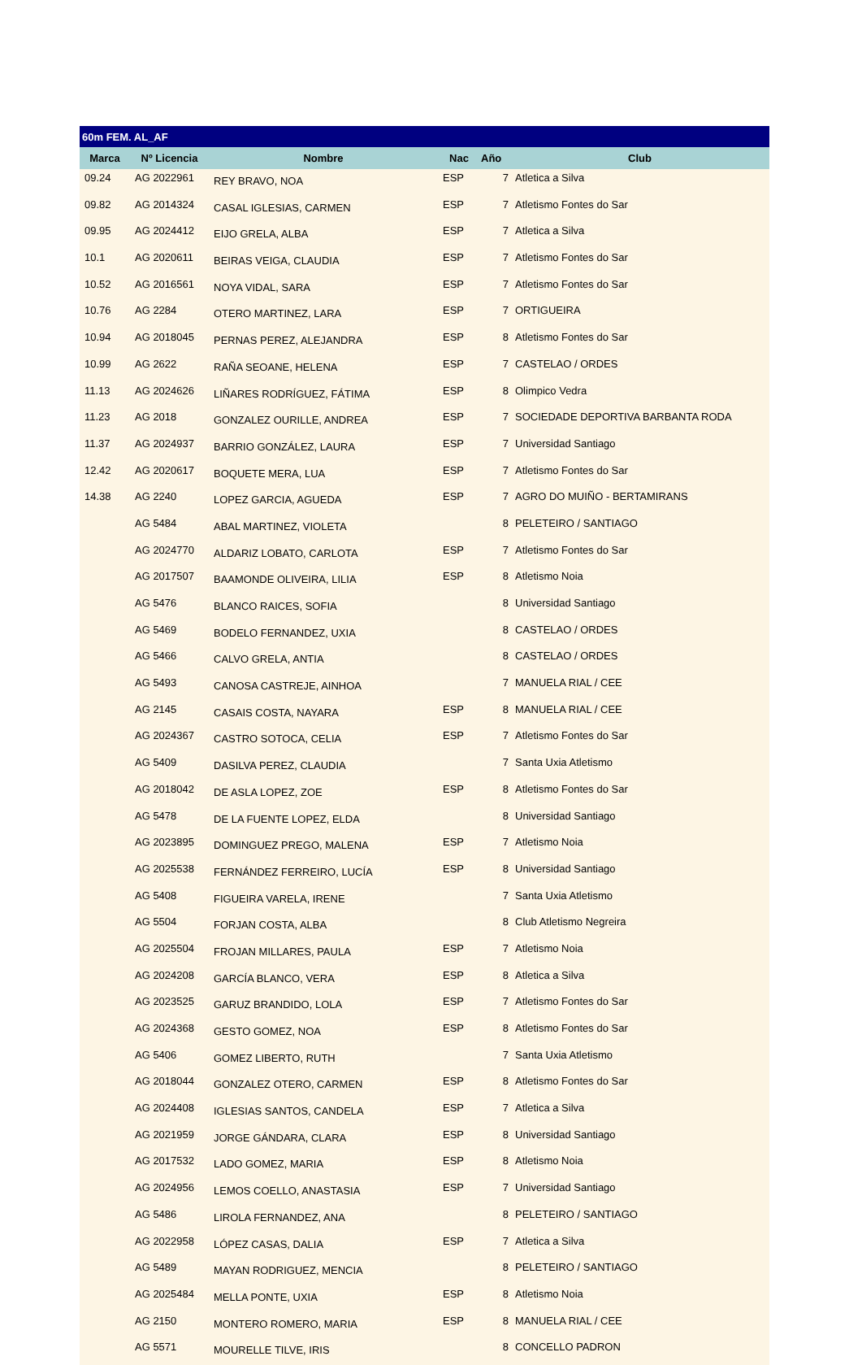| 60m FEM. AL_AF | | | | | |
| --- | --- | --- | --- | --- | --- |
| Marca | Nº Licencia | Nombre | Nac | Año | Club |
| 09.24 | AG 2022961 | REY BRAVO, NOA | ESP | 7 | Atletica a Silva |
| 09.82 | AG 2014324 | CASAL IGLESIAS, CARMEN | ESP | 7 | Atletismo Fontes do Sar |
| 09.95 | AG 2024412 | EIJO GRELA, ALBA | ESP | 7 | Atletica a Silva |
| 10.1 | AG 2020611 | BEIRAS VEIGA, CLAUDIA | ESP | 7 | Atletismo Fontes do Sar |
| 10.52 | AG 2016561 | NOYA VIDAL, SARA | ESP | 7 | Atletismo Fontes do Sar |
| 10.76 | AG 2284 | OTERO MARTINEZ, LARA | ESP | 7 | ORTIGUEIRA |
| 10.94 | AG 2018045 | PERNAS PEREZ, ALEJANDRA | ESP | 8 | Atletismo Fontes do Sar |
| 10.99 | AG 2622 | RAÑA SEOANE, HELENA | ESP | 7 | CASTELAO / ORDES |
| 11.13 | AG 2024626 | LIÑARES RODRÍGUEZ, FÁTIMA | ESP | 8 | Olimpico Vedra |
| 11.23 | AG 2018 | GONZALEZ OURILLE, ANDREA | ESP | 7 | SOCIEDADE DEPORTIVA BARBANTA RODA |
| 11.37 | AG 2024937 | BARRIO GONZÁLEZ, LAURA | ESP | 7 | Universidad Santiago |
| 12.42 | AG 2020617 | BOQUETE MERA, LUA | ESP | 7 | Atletismo Fontes do Sar |
| 14.38 | AG 2240 | LOPEZ GARCIA, AGUEDA | ESP | 7 | AGRO DO MUIÑO - BERTAMIRANS |
| | AG 5484 | ABAL MARTINEZ, VIOLETA | | 8 | PELETEIRO / SANTIAGO |
| | AG 2024770 | ALDARIZ LOBATO, CARLOTA | ESP | 7 | Atletismo Fontes do Sar |
| | AG 2017507 | BAAMONDE OLIVEIRA, LILIA | ESP | 8 | Atletismo Noia |
| | AG 5476 | BLANCO RAICES, SOFIA | | 8 | Universidad Santiago |
| | AG 5469 | BODELO FERNANDEZ, UXIA | | 8 | CASTELAO / ORDES |
| | AG 5466 | CALVO GRELA, ANTIA | | 8 | CASTELAO / ORDES |
| | AG 5493 | CANOSA CASTREJE, AINHOA | | 7 | MANUELA RIAL / CEE |
| | AG 2145 | CASAIS COSTA, NAYARA | ESP | 8 | MANUELA RIAL / CEE |
| | AG 2024367 | CASTRO SOTOCA, CELIA | ESP | 7 | Atletismo Fontes do Sar |
| | AG 5409 | DASILVA PEREZ, CLAUDIA | | 7 | Santa Uxia Atletismo |
| | AG 2018042 | DE ASLA LOPEZ, ZOE | ESP | 8 | Atletismo Fontes do Sar |
| | AG 5478 | DE LA FUENTE LOPEZ, ELDA | | 8 | Universidad Santiago |
| | AG 2023895 | DOMINGUEZ PREGO, MALENA | ESP | 7 | Atletismo Noia |
| | AG 2025538 | FERNÁNDEZ FERREIRO, LUCÍA | ESP | 8 | Universidad Santiago |
| | AG 5408 | FIGUEIRA VARELA, IRENE | | 7 | Santa Uxia Atletismo |
| | AG 5504 | FORJAN COSTA, ALBA | | 8 | Club Atletismo Negreira |
| | AG 2025504 | FROJAN MILLARES, PAULA | ESP | 7 | Atletismo Noia |
| | AG 2024208 | GARCÍA BLANCO, VERA | ESP | 8 | Atletica a Silva |
| | AG 2023525 | GARUZ BRANDIDO, LOLA | ESP | 7 | Atletismo Fontes do Sar |
| | AG 2024368 | GESTO GOMEZ, NOA | ESP | 8 | Atletismo Fontes do Sar |
| | AG 5406 | GOMEZ LIBERTO, RUTH | | 7 | Santa Uxia Atletismo |
| | AG 2018044 | GONZALEZ OTERO, CARMEN | ESP | 8 | Atletismo Fontes do Sar |
| | AG 2024408 | IGLESIAS SANTOS, CANDELA | ESP | 7 | Atletica a Silva |
| | AG 2021959 | JORGE GÁNDARA, CLARA | ESP | 8 | Universidad Santiago |
| | AG 2017532 | LADO GOMEZ, MARIA | ESP | 8 | Atletismo Noia |
| | AG 2024956 | LEMOS COELLO, ANASTASIA | ESP | 7 | Universidad Santiago |
| | AG 5486 | LIROLA FERNANDEZ, ANA | | 8 | PELETEIRO / SANTIAGO |
| | AG 2022958 | LÓPEZ CASAS, DALIA | ESP | 7 | Atletica a Silva |
| | AG 5489 | MAYAN RODRIGUEZ, MENCIA | | 8 | PELETEIRO / SANTIAGO |
| | AG 2025484 | MELLA PONTE, UXIA | ESP | 8 | Atletismo Noia |
| | AG 2150 | MONTERO ROMERO, MARIA | ESP | 8 | MANUELA RIAL / CEE |
| | AG 5571 | MOURELLE TILVE, IRIS | | 8 | CONCELLO PADRON |